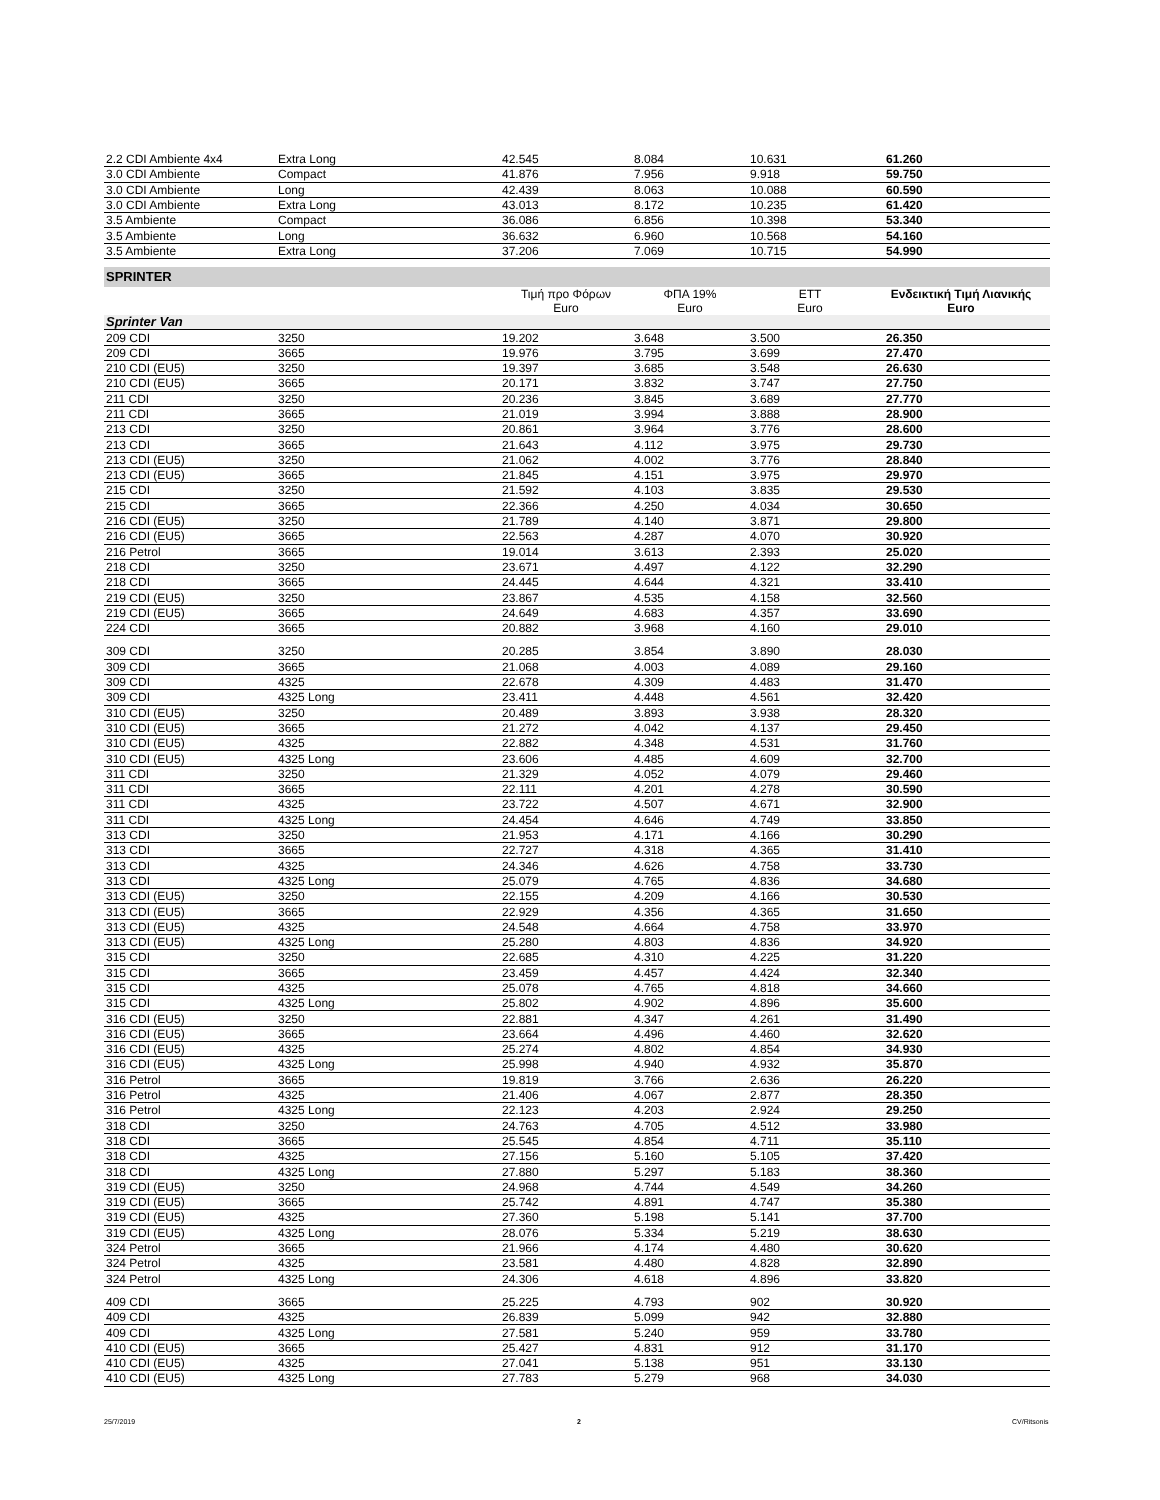| 2.2 CDI Ambiente 4x4 | Extra Long | 42.545 | 8.084 | 10.631 | 61.260 |
| 3.0 CDI Ambiente | Compact | 41.876 | 7.956 | 9.918 | 59.750 |
| 3.0 CDI Ambiente | Long | 42.439 | 8.063 | 10.088 | 60.590 |
| 3.0 CDI Ambiente | Extra Long | 43.013 | 8.172 | 10.235 | 61.420 |
| 3.5 Ambiente | Compact | 36.086 | 6.856 | 10.398 | 53.340 |
| 3.5 Ambiente | Long | 36.632 | 6.960 | 10.568 | 54.160 |
| 3.5 Ambiente | Extra Long | 37.206 | 7.069 | 10.715 | 54.990 |
| SPRINTER | | | | | |
| | | Τιμή προ Φόρων Euro | ΦΠΑ 19% Euro | ΕΤΤ Euro | Ενδεικτική Τιμή Λιανικής Euro |
| Sprinter Van | | | | | |
| 209 CDI | 3250 | 19.202 | 3.648 | 3.500 | 26.350 |
| 209 CDI | 3665 | 19.976 | 3.795 | 3.699 | 27.470 |
| 210 CDI (EU5) | 3250 | 19.397 | 3.685 | 3.548 | 26.630 |
| 210 CDI (EU5) | 3665 | 20.171 | 3.832 | 3.747 | 27.750 |
| 211 CDI | 3250 | 20.236 | 3.845 | 3.689 | 27.770 |
| 211 CDI | 3665 | 21.019 | 3.994 | 3.888 | 28.900 |
| 213 CDI | 3250 | 20.861 | 3.964 | 3.776 | 28.600 |
| 213 CDI | 3665 | 21.643 | 4.112 | 3.975 | 29.730 |
| 213 CDI (EU5) | 3250 | 21.062 | 4.002 | 3.776 | 28.840 |
| 213 CDI (EU5) | 3665 | 21.845 | 4.151 | 3.975 | 29.970 |
| 215 CDI | 3250 | 21.592 | 4.103 | 3.835 | 29.530 |
| 215 CDI | 3665 | 22.366 | 4.250 | 4.034 | 30.650 |
| 216 CDI (EU5) | 3250 | 21.789 | 4.140 | 3.871 | 29.800 |
| 216 CDI (EU5) | 3665 | 22.563 | 4.287 | 4.070 | 30.920 |
| 216 Petrol | 3665 | 19.014 | 3.613 | 2.393 | 25.020 |
| 218 CDI | 3250 | 23.671 | 4.497 | 4.122 | 32.290 |
| 218 CDI | 3665 | 24.445 | 4.644 | 4.321 | 33.410 |
| 219 CDI (EU5) | 3250 | 23.867 | 4.535 | 4.158 | 32.560 |
| 219 CDI (EU5) | 3665 | 24.649 | 4.683 | 4.357 | 33.690 |
| 224 CDI | 3665 | 20.882 | 3.968 | 4.160 | 29.010 |
| 309 CDI | 3250 | 20.285 | 3.854 | 3.890 | 28.030 |
| 309 CDI | 3665 | 21.068 | 4.003 | 4.089 | 29.160 |
| 309 CDI | 4325 | 22.678 | 4.309 | 4.483 | 31.470 |
| 309 CDI | 4325 Long | 23.411 | 4.448 | 4.561 | 32.420 |
| 310 CDI (EU5) | 3250 | 20.489 | 3.893 | 3.938 | 28.320 |
| 310 CDI (EU5) | 3665 | 21.272 | 4.042 | 4.137 | 29.450 |
| 310 CDI (EU5) | 4325 | 22.882 | 4.348 | 4.531 | 31.760 |
| 310 CDI (EU5) | 4325 Long | 23.606 | 4.485 | 4.609 | 32.700 |
| 311 CDI | 3250 | 21.329 | 4.052 | 4.079 | 29.460 |
| 311 CDI | 3665 | 22.111 | 4.201 | 4.278 | 30.590 |
| 311 CDI | 4325 | 23.722 | 4.507 | 4.671 | 32.900 |
| 311 CDI | 4325 Long | 24.454 | 4.646 | 4.749 | 33.850 |
| 313 CDI | 3250 | 21.953 | 4.171 | 4.166 | 30.290 |
| 313 CDI | 3665 | 22.727 | 4.318 | 4.365 | 31.410 |
| 313 CDI | 4325 | 24.346 | 4.626 | 4.758 | 33.730 |
| 313 CDI | 4325 Long | 25.079 | 4.765 | 4.836 | 34.680 |
| 313 CDI (EU5) | 3250 | 22.155 | 4.209 | 4.166 | 30.530 |
| 313 CDI (EU5) | 3665 | 22.929 | 4.356 | 4.365 | 31.650 |
| 313 CDI (EU5) | 4325 | 24.548 | 4.664 | 4.758 | 33.970 |
| 313 CDI (EU5) | 4325 Long | 25.280 | 4.803 | 4.836 | 34.920 |
| 315 CDI | 3250 | 22.685 | 4.310 | 4.225 | 31.220 |
| 315 CDI | 3665 | 23.459 | 4.457 | 4.424 | 32.340 |
| 315 CDI | 4325 | 25.078 | 4.765 | 4.818 | 34.660 |
| 315 CDI | 4325 Long | 25.802 | 4.902 | 4.896 | 35.600 |
| 316 CDI (EU5) | 3250 | 22.881 | 4.347 | 4.261 | 31.490 |
| 316 CDI (EU5) | 3665 | 23.664 | 4.496 | 4.460 | 32.620 |
| 316 CDI (EU5) | 4325 | 25.274 | 4.802 | 4.854 | 34.930 |
| 316 CDI (EU5) | 4325 Long | 25.998 | 4.940 | 4.932 | 35.870 |
| 316 Petrol | 3665 | 19.819 | 3.766 | 2.636 | 26.220 |
| 316 Petrol | 4325 | 21.406 | 4.067 | 2.877 | 28.350 |
| 316 Petrol | 4325 Long | 22.123 | 4.203 | 2.924 | 29.250 |
| 318 CDI | 3250 | 24.763 | 4.705 | 4.512 | 33.980 |
| 318 CDI | 3665 | 25.545 | 4.854 | 4.711 | 35.110 |
| 318 CDI | 4325 | 27.156 | 5.160 | 5.105 | 37.420 |
| 318 CDI | 4325 Long | 27.880 | 5.297 | 5.183 | 38.360 |
| 319 CDI (EU5) | 3250 | 24.968 | 4.744 | 4.549 | 34.260 |
| 319 CDI (EU5) | 3665 | 25.742 | 4.891 | 4.747 | 35.380 |
| 319 CDI (EU5) | 4325 | 27.360 | 5.198 | 5.141 | 37.700 |
| 319 CDI (EU5) | 4325 Long | 28.076 | 5.334 | 5.219 | 38.630 |
| 324 Petrol | 3665 | 21.966 | 4.174 | 4.480 | 30.620 |
| 324 Petrol | 4325 | 23.581 | 4.480 | 4.828 | 32.890 |
| 324 Petrol | 4325 Long | 24.306 | 4.618 | 4.896 | 33.820 |
| 409 CDI | 3665 | 25.225 | 4.793 | 902 | 30.920 |
| 409 CDI | 4325 | 26.839 | 5.099 | 942 | 32.880 |
| 409 CDI | 4325 Long | 27.581 | 5.240 | 959 | 33.780 |
| 410 CDI (EU5) | 3665 | 25.427 | 4.831 | 912 | 31.170 |
| 410 CDI (EU5) | 4325 | 27.041 | 5.138 | 951 | 33.130 |
| 410 CDI (EU5) | 4325 Long | 27.783 | 5.279 | 968 | 34.030 |
25/7/2019 2 CV/Ritsonis